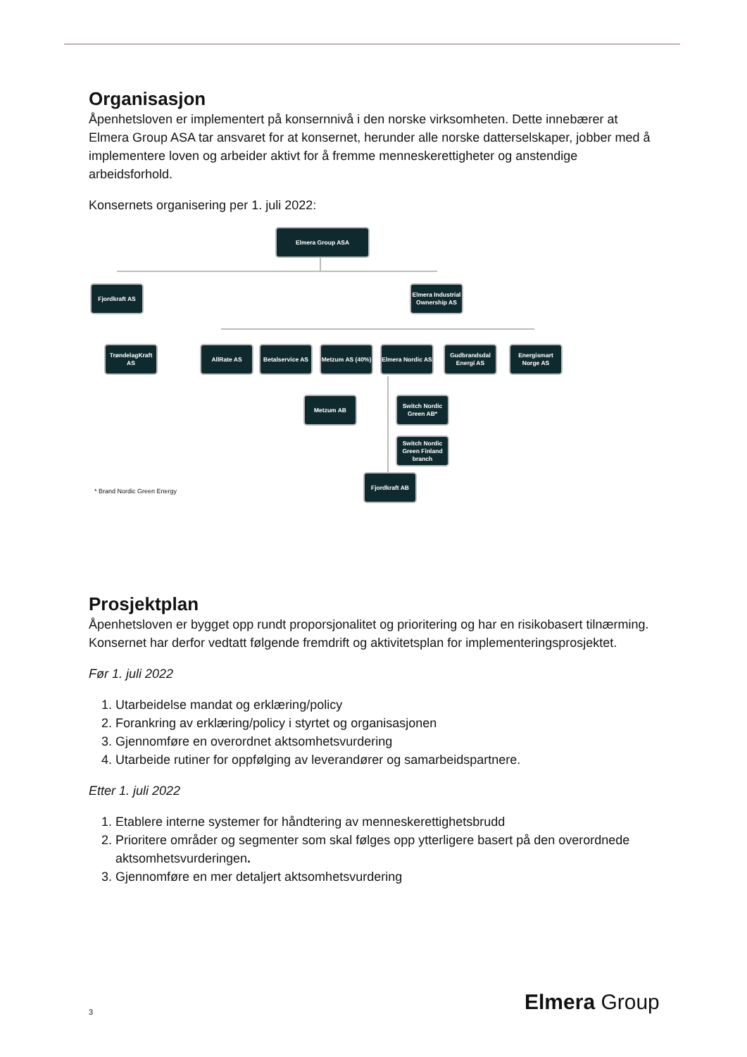Organisasjon
Åpenhetsloven er implementert på konsernnivå i den norske virksomheten. Dette innebærer at Elmera Group ASA tar ansvaret for at konsernet, herunder alle norske datterselskaper, jobber med å implementere loven og arbeider aktivt for å fremme menneskerettigheter og anstendige arbeidsforhold.
Konsernets organisering per 1. juli 2022:
Elmera Group ASA
Fjordkraft AS
Elmera Industrial Ownership AS
TrøndelagKraft AS
AllRate AS
Betalservice AS
Metzum AS (40%)
Elmera Nordic AS
Gudbrandsdal Energi AS
Energismart Norge AS
Metzum AB
Switch Nordic Green AB*
Switch Nordic Green Finland branch
Fjordkraft AB
* Brand Nordic Green Energy
Prosjektplan
Åpenhetsloven er bygget opp rundt proporsjonalitet og prioritering og har en risikobasert tilnærming. Konsernet har derfor vedtatt følgende fremdrift og aktivitetsplan for implementeringsprosjektet.
Før 1. juli 2022
1. Utarbeidelse mandat og erklæring/policy
2. Forankring av erklæring/policy i styrtet og organisasjonen
3. Gjennomføre en overordnet aktsomhetsvurdering
4. Utarbeide rutiner for oppfølging av leverandører og samarbeidspartnere.
Etter 1. juli 2022
1. Etablere interne systemer for håndtering av menneskerettighetsbrudd
2. Prioritere områder og segmenter som skal følges opp ytterligere basert på den overordnede aktsomhetsvurderingen.
3. Gjennomføre en mer detaljert aktsomhetsvurdering
3 Elmera Group